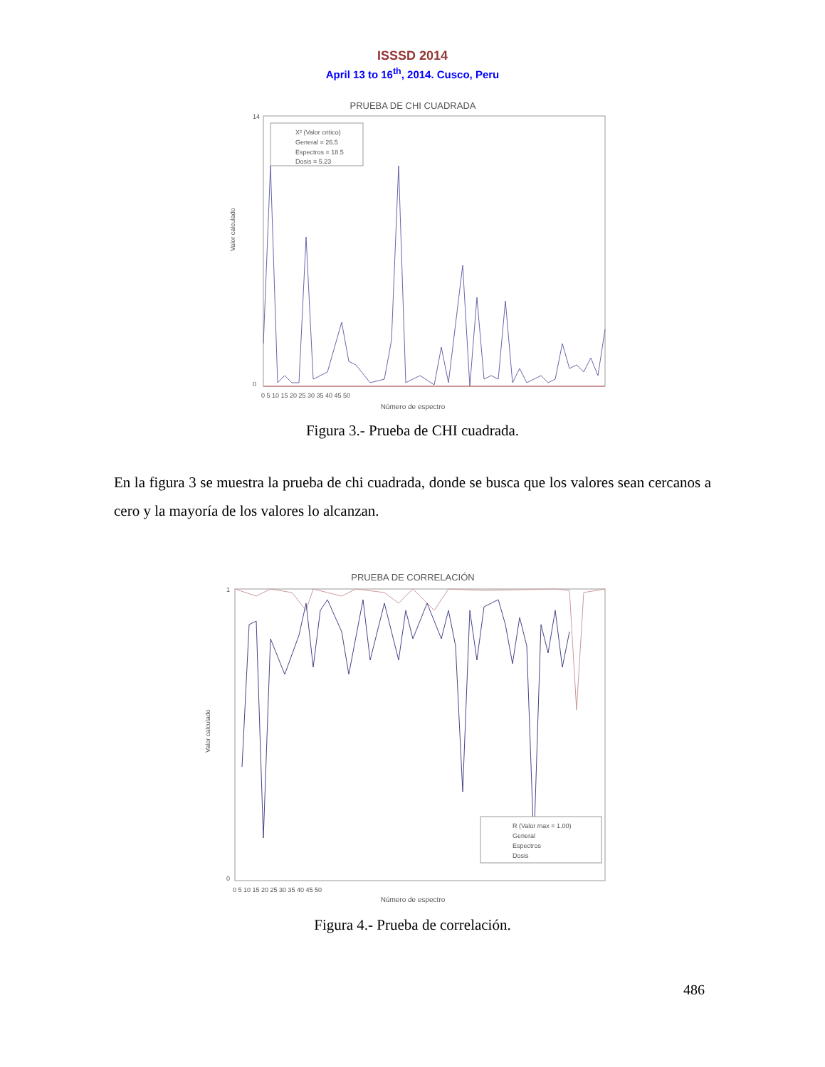ISSSD 2014
April 13 to 16<sup>th</sup>, 2014. Cusco, Peru
PRUEBA DE CHI CUADRADA
X² (Valor critico)
General = 26.5
Espectros = 18.5
Dosis = 5.23
14
0
0 5 10 15 20 25 30 35 40 45 50
Número de espectro
Valor calculado
Figura 3.- Prueba de CHI cuadrada.
En la figura 3 se muestra la prueba de chi cuadrada, donde se busca que los valores sean cercanos a cero y la mayoría de los valores lo alcanzan.
PRUEBA DE CORRELACIÓN
R (Valor max = 1.00)
General
Espectros
Dosis
1
0
0 5 10 15 20 25 30 35 40 45 50
Número de espectro
Valor calculado
Figura 4.- Prueba de correlación.
486